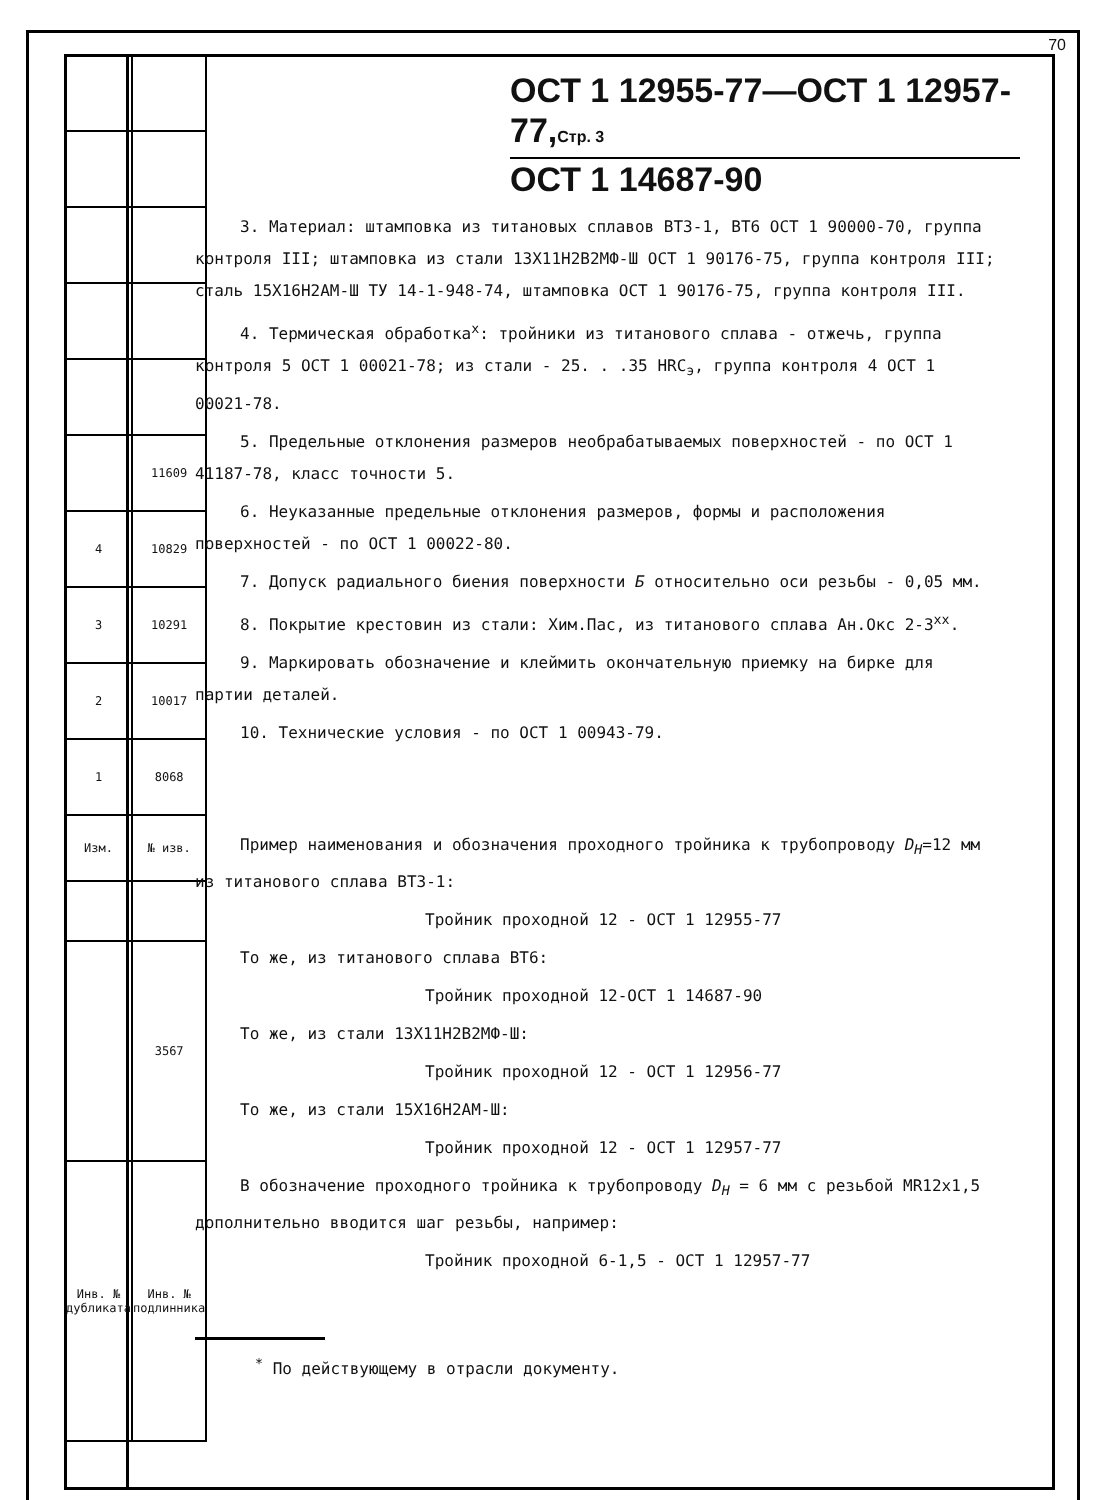| | 11609 |
| 4 | 10829 |
| 3 | 10291 |
| 2 | 10017 |
| 1 | 8068 |
| Изм. | № изв. |
| | 3567 |
| Инв. № дубликата | Инв. № подлинника |
70
ОСТ 1 12955-77—ОСТ 1 12957-77,Стр. 3
ОСТ 1 14687-90
3. Материал: штамповка из титановых сплавов ВТ3-1, ВТ6 ОСТ 1 90000-70, группа контроля III; штамповка из стали 13Х11Н2В2МФ-Ш ОСТ 1 90176-75, группа контроля III; сталь 15Х16Н2АМ-Ш ТУ 14-1-948-74, штамповка ОСТ 1 90176-75, группа контроля III.
4. Термическая обработка<sup>x</sup>: тройники из титанового сплава - отжечь, группа контроля 5 ОСТ 1 00021-78; из стали - 25. . .35 HRC<sub>э</sub>, группа контроля 4 ОСТ 1 00021-78.
5. Предельные отклонения размеров необрабатываемых поверхностей - по ОСТ 1 41187-78, класс точности 5.
6. Неуказанные предельные отклонения размеров, формы и расположения поверхностей - по ОСТ 1 00022-80.
7. Допуск радиального биения поверхности Б относительно оси резьбы - 0,05 мм.
8. Покрытие крестовин из стали: Хим.Пас, из титанового сплава Ан.Окс 2-3<sup>xx</sup>.
9. Маркировать обозначение и клеймить окончательную приемку на бирке для партии деталей.
10. Технические условия - по ОСТ 1 00943-79.
Пример наименования и обозначения проходного тройника к трубопроводу D<sub>H</sub>=12 мм из титанового сплава ВТ3-1:
Тройник проходной 12 - ОСТ 1 12955-77
То же, из титанового сплава ВТ6:
Тройник проходной 12-ОСТ 1 14687-90
То же, из стали 13Х11Н2В2МФ-Ш:
Тройник проходной 12 - ОСТ 1 12956-77
То же, из стали 15Х16Н2АМ-Ш:
Тройник проходной 12 - ОСТ 1 12957-77
В обозначение проходного тройника к трубопроводу D<sub>H</sub> = 6 мм с резьбой MR12x1,5 дополнительно вводится шаг резьбы, например:
Тройник проходной 6-1,5 - ОСТ 1 12957-77
<sup>*</sup> По действующему в отрасли документу.